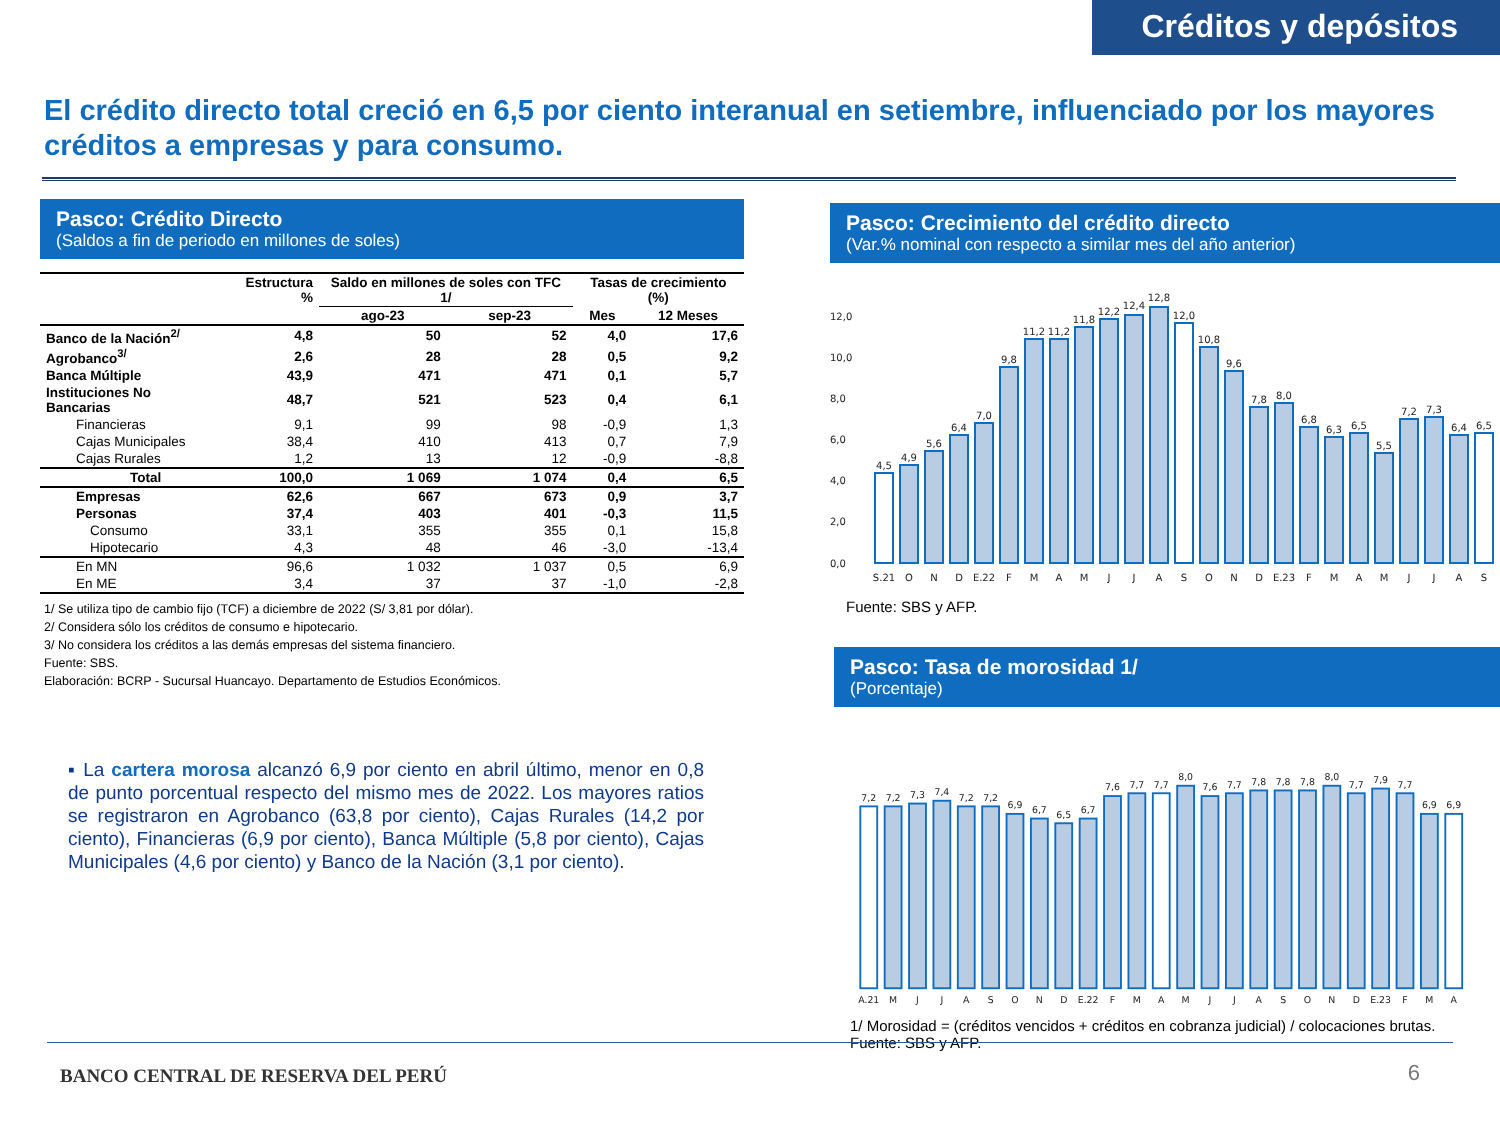Créditos y depósitos
El crédito directo total creció en 6,5 por ciento interanual en setiembre, influenciado por los mayores créditos a empresas y para consumo.
Pasco: Crédito Directo
(Saldos a fin de periodo en millones de soles)
| | Estructura % | Saldo en millones de soles con TFC 1/ | | Tasas de crecimiento (%) | |
| --- | --- | --- | --- | --- | --- |
| | | ago-23 | sep-23 | Mes | 12 Meses |
| Banco de la Nación<sup>2/</sup> | 4,8 | 50 | 52 | 4,0 | 17,6 |
| Agrobanco<sup>3/</sup> | 2,6 | 28 | 28 | 0,5 | 9,2 |
| Banca Múltiple | 43,9 | 471 | 471 | 0,1 | 5,7 |
| Instituciones No Bancarias | 48,7 | 521 | 523 | 0,4 | 6,1 |
| Financieras | 9,1 | 99 | 98 | -0,9 | 1,3 |
| Cajas Municipales | 38,4 | 410 | 413 | 0,7 | 7,9 |
| Cajas Rurales | 1,2 | 13 | 12 | -0,9 | -8,8 |
| Total | 100,0 | 1 069 | 1 074 | 0,4 | 6,5 |
| Empresas | 62,6 | 667 | 673 | 0,9 | 3,7 |
| Personas | 37,4 | 403 | 401 | -0,3 | 11,5 |
| Consumo | 33,1 | 355 | 355 | 0,1 | 15,8 |
| Hipotecario | 4,3 | 48 | 46 | -3,0 | -13,4 |
| En MN | 96,6 | 1 032 | 1 037 | 0,5 | 6,9 |
| En ME | 3,4 | 37 | 37 | -1,0 | -2,8 |
1/ Se utiliza tipo de cambio fijo (TCF) a diciembre de 2022 (S/ 3,81 por dólar).
2/ Considera sólo los créditos de consumo e hipotecario.
3/ No considera los créditos a las demás empresas del sistema financiero.
Fuente: SBS.
Elaboración: BCRP - Sucursal Huancayo. Departamento de Estudios Económicos.
▪ La cartera morosa alcanzó 6,9 por ciento en abril último, menor en 0,8 de punto porcentual respecto del mismo mes de 2022. Los mayores ratios se registraron en Agrobanco (63,8 por ciento), Cajas Rurales (14,2 por ciento), Financieras (6,9 por ciento), Banca Múltiple (5,8 por ciento), Cajas Municipales (4,6 por ciento) y Banco de la Nación (3,1 por ciento).
Pasco: Crecimiento del crédito directo
(Var.% nominal con respecto a similar mes del año anterior)
0,0
2,0
4,0
6,0
8,0
10,0
12,0
4,5
4,9
5,6
6,4
7,0
9,8
11,2
11,2
11,8
12,2
12,4
12,8
12,0
10,8
9,6
7,8
8,0
6,8
6,3
6,5
5,5
7,2
7,3
6,4
6,5
S.21
O
N
D
E.22
F
M
A
M
J
J
A
S
O
N
D
E.23
F
M
A
M
J
J
A
S
Fuente: SBS y AFP.
Pasco: Tasa de morosidad 1/
(Porcentaje)
7,2
7,2
7,3
7,4
7,2
7,2
6,9
6,7
6,5
6,7
7,6
7,7
7,7
8,0
7,6
7,7
7,8
7,8
7,8
8,0
7,7
7,9
7,7
6,9
6,9
A.21
M
J
J
A
S
O
N
D
E.22
F
M
A
M
J
J
A
S
O
N
D
E.23
F
M
A
1/ Morosidad = (créditos vencidos + créditos en cobranza judicial) / colocaciones brutas.
Fuente: SBS y AFP.
BANCO CENTRAL DE RESERVA DEL PERÚ
6